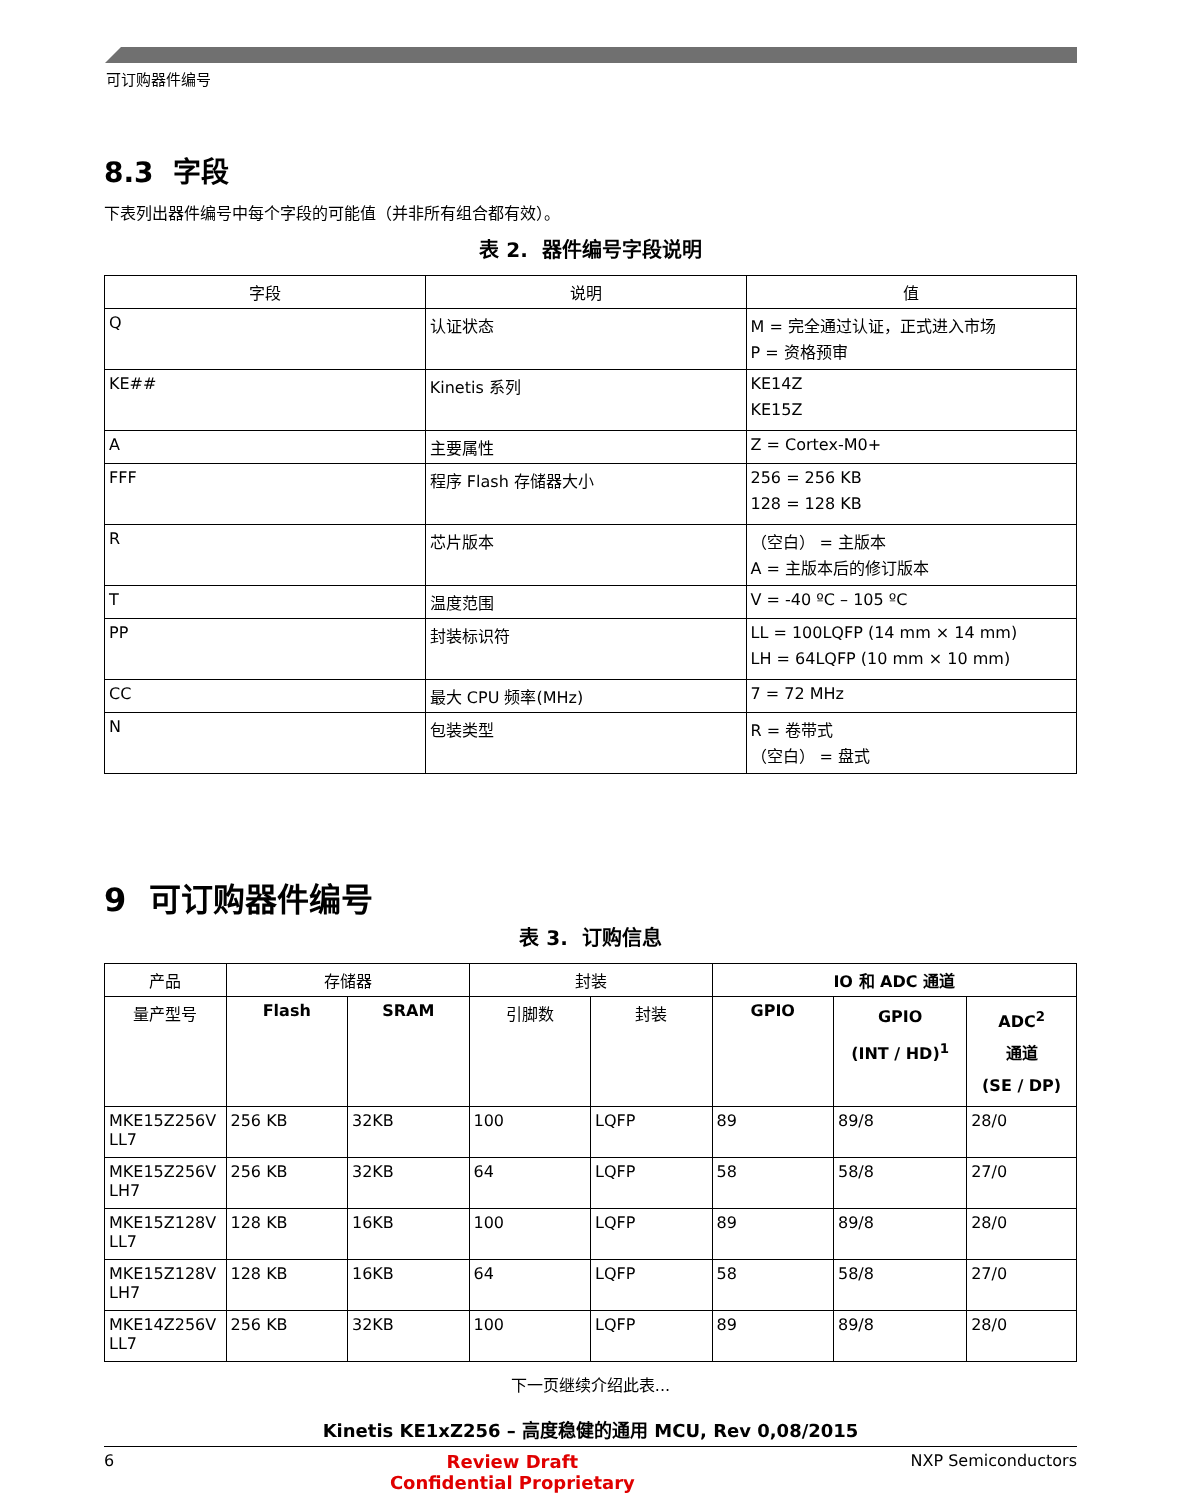可订购器件编号
8.3 字段
下表列出器件编号中每个字段的可能值（并非所有组合都有效）。
表 2. 器件编号字段说明
| 字段 | 说明 | 值 |
| --- | --- | --- |
| Q | 认证状态 | M = 完全通过认证，正式进入市场 P = 资格预审 |
| KE## | Kinetis 系列 | KE14Z KE15Z |
| A | 主要属性 | Z = Cortex-M0+ |
| FFF | 程序 Flash 存储器大小 | 256 = 256 KB 128 = 128 KB |
| R | 芯片版本 | （空白） = 主版本 A = 主版本后的修订版本 |
| T | 温度范围 | V = -40 ºC – 105 ºC |
| PP | 封装标识符 | LL = 100LQFP (14 mm × 14 mm) LH = 64LQFP (10 mm × 10 mm) |
| CC | 最大 CPU 频率(MHz) | 7 = 72 MHz |
| N | 包装类型 | R = 卷带式 （空白） = 盘式 |
9 可订购器件编号
表 3. 订购信息
| 产品 | 存储器 | | 封装 | | IO 和 ADC 通道 | | |
| --- | --- | --- | --- | --- | --- | --- | --- |
| 量产型号 | Flash | SRAM | 引脚数 | 封装 | GPIO | GPIO (INT / HD)<sup>1</sup> | ADC<sup>2</sup> 通道 (SE / DP) |
| MKE15Z256V LL7 | 256 KB | 32KB | 100 | LQFP | 89 | 89/8 | 28/0 |
| MKE15Z256V LH7 | 256 KB | 32KB | 64 | LQFP | 58 | 58/8 | 27/0 |
| MKE15Z128V LL7 | 128 KB | 16KB | 100 | LQFP | 89 | 89/8 | 28/0 |
| MKE15Z128V LH7 | 128 KB | 16KB | 64 | LQFP | 58 | 58/8 | 27/0 |
| MKE14Z256V LL7 | 256 KB | 32KB | 100 | LQFP | 89 | 89/8 | 28/0 |
下一页继续介绍此表...
Kinetis KE1xZ256 – 高度稳健的通用 MCU, Rev 0,08/2015
6 Review Draft
Confidential Proprietary NXP Semiconductors